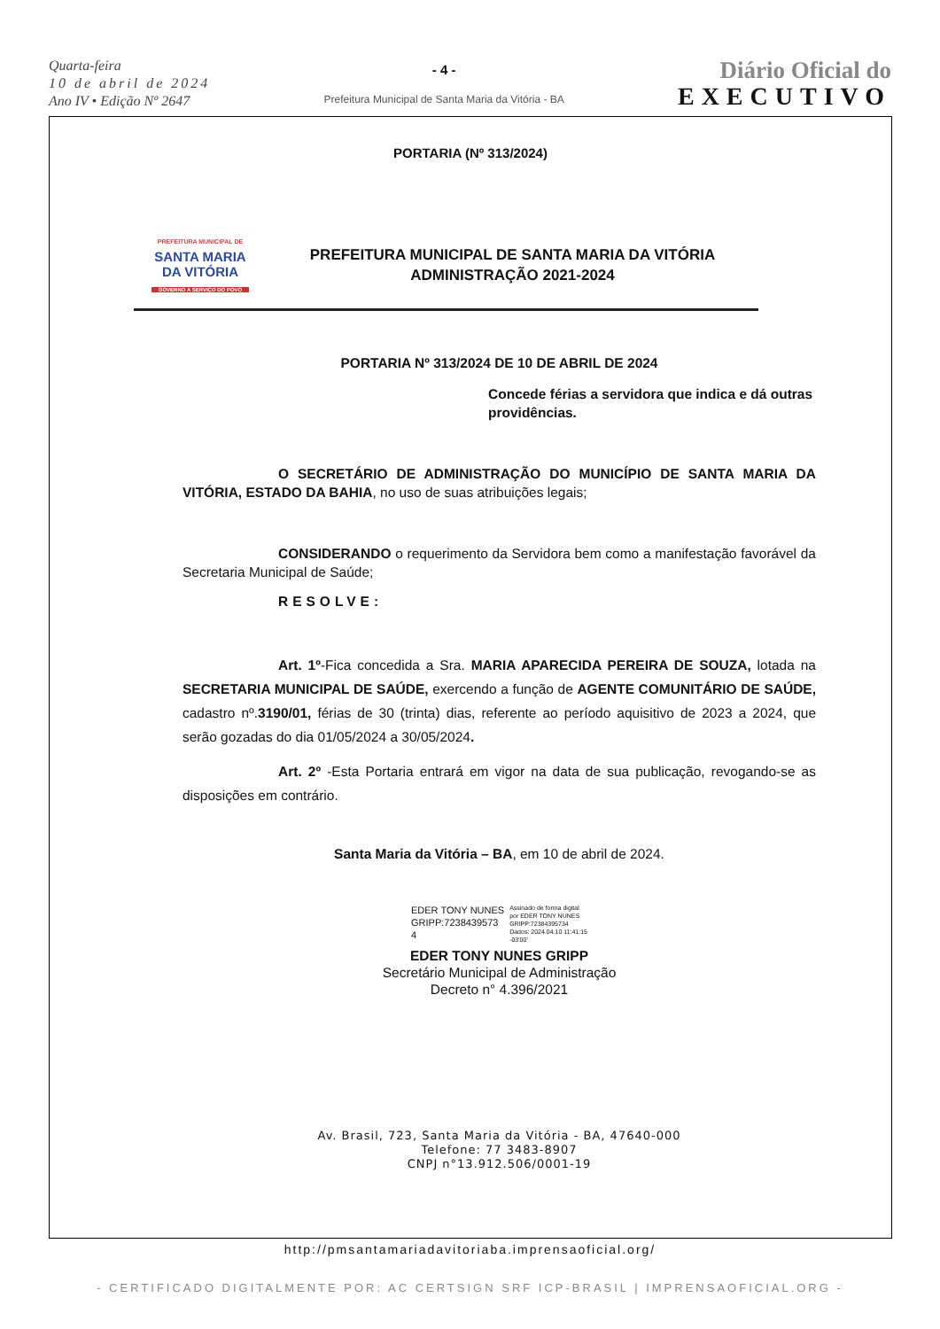Quarta-feira
10 de abril de 2024
Ano IV • Edição Nº 2647
- 4 -
Prefeitura Municipal de Santa Maria da Vitória - BA
Diário Oficial do
EXECUTIVO
PORTARIA (Nº 313/2024)
PREFEITURA MUNICIPAL DE
SANTA MARIA
DA VITÓRIA
GOVERNO A SERVIÇO DO POVO
PREFEITURA MUNICIPAL DE SANTA MARIA DA VITÓRIA
ADMINISTRAÇÃO 2021-2024
PORTARIA Nº 313/2024 DE 10 DE ABRIL DE 2024
Concede férias a servidora que indica e dá outras providências.
O SECRETÁRIO DE ADMINISTRAÇÃO DO MUNICÍPIO DE SANTA MARIA DA VITÓRIA, ESTADO DA BAHIA, no uso de suas atribuições legais;
CONSIDERANDO o requerimento da Servidora bem como a manifestação favorável da Secretaria Municipal de Saúde;
RESOLVE:
Art. 1º-Fica concedida a Sra. MARIA APARECIDA PEREIRA DE SOUZA, lotada na SECRETARIA MUNICIPAL DE SAÚDE, exercendo a função de AGENTE COMUNITÁRIO DE SAÚDE, cadastro nº.3190/01, férias de 30 (trinta) dias, referente ao período aquisitivo de 2023 a 2024, que serão gozadas do dia 01/05/2024 a 30/05/2024.
Art. 2º -Esta Portaria entrará em vigor na data de sua publicação, revogando-se as disposições em contrário.
Santa Maria da Vitória – BA, em 10 de abril de 2024.
EDER TONY NUNES
GRIPP:7238439573
4
Assinado de forma digital
por EDER TONY NUNES
GRIPP:72384395734
Dados: 2024.04.10 11:41:15
-03'00'
EDER TONY NUNES GRIPP
Secretário Municipal de Administração
Decreto n° 4.396/2021
Av. Brasil, 723, Santa Maria da Vitória - BA, 47640-000
Telefone: 77 3483-8907
CNPJ n°13.912.506/0001-19
http://pmsantamariadavitoriaba.imprensaoficial.org/
- CERTIFICADO DIGITALMENTE POR: AC CERTSIGN SRF ICP-BRASIL | IMPRENSAOFICIAL.ORG -